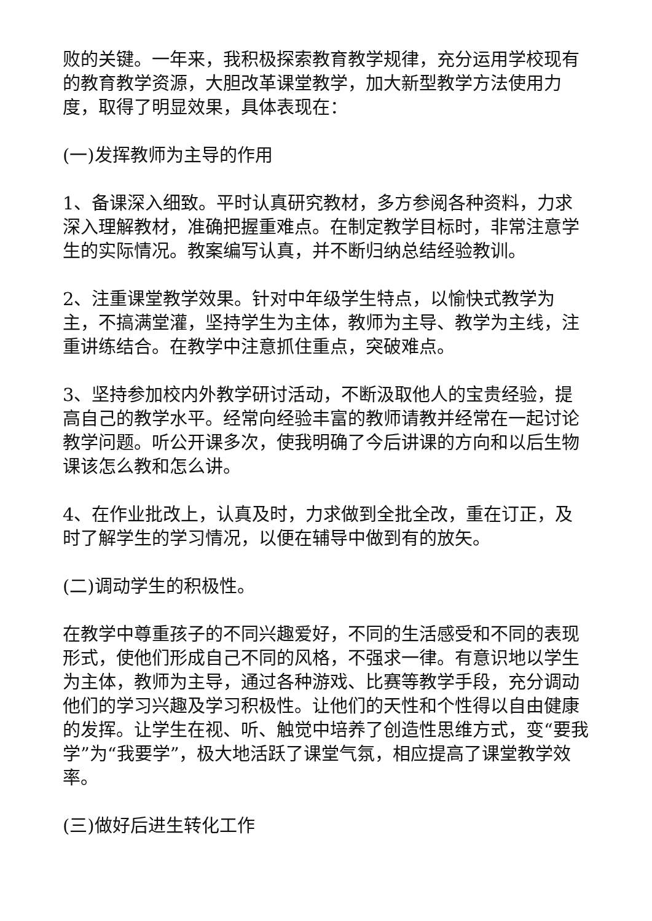败的关键。一年来，我积极探索教育教学规律，充分运用学校现有的教育教学资源，大胆改革课堂教学，加大新型教学方法使用力度，取得了明显效果，具体表现在：
(一)发挥教师为主导的作用
1、备课深入细致。平时认真研究教材，多方参阅各种资料，力求深入理解教材，准确把握重难点。在制定教学目标时，非常注意学生的实际情况。教案编写认真，并不断归纳总结经验教训。
2、注重课堂教学效果。针对中年级学生特点，以愉快式教学为主，不搞满堂灌，坚持学生为主体，教师为主导、教学为主线，注重讲练结合。在教学中注意抓住重点，突破难点。
3、坚持参加校内外教学研讨活动，不断汲取他人的宝贵经验，提高自己的教学水平。经常向经验丰富的教师请教并经常在一起讨论教学问题。听公开课多次，使我明确了今后讲课的方向和以后生物课该怎么教和怎么讲。
4、在作业批改上，认真及时，力求做到全批全改，重在订正，及时了解学生的学习情况，以便在辅导中做到有的放矢。
(二)调动学生的积极性。
在教学中尊重孩子的不同兴趣爱好，不同的生活感受和不同的表现形式，使他们形成自己不同的风格，不强求一律。有意识地以学生为主体，教师为主导，通过各种游戏、比赛等教学手段，充分调动他们的学习兴趣及学习积极性。让他们的天性和个性得以自由健康的发挥。让学生在视、听、触觉中培养了创造性思维方式，变“要我学”为“我要学”，极大地活跃了课堂气氛，相应提高了课堂教学效率。
(三)做好后进生转化工作